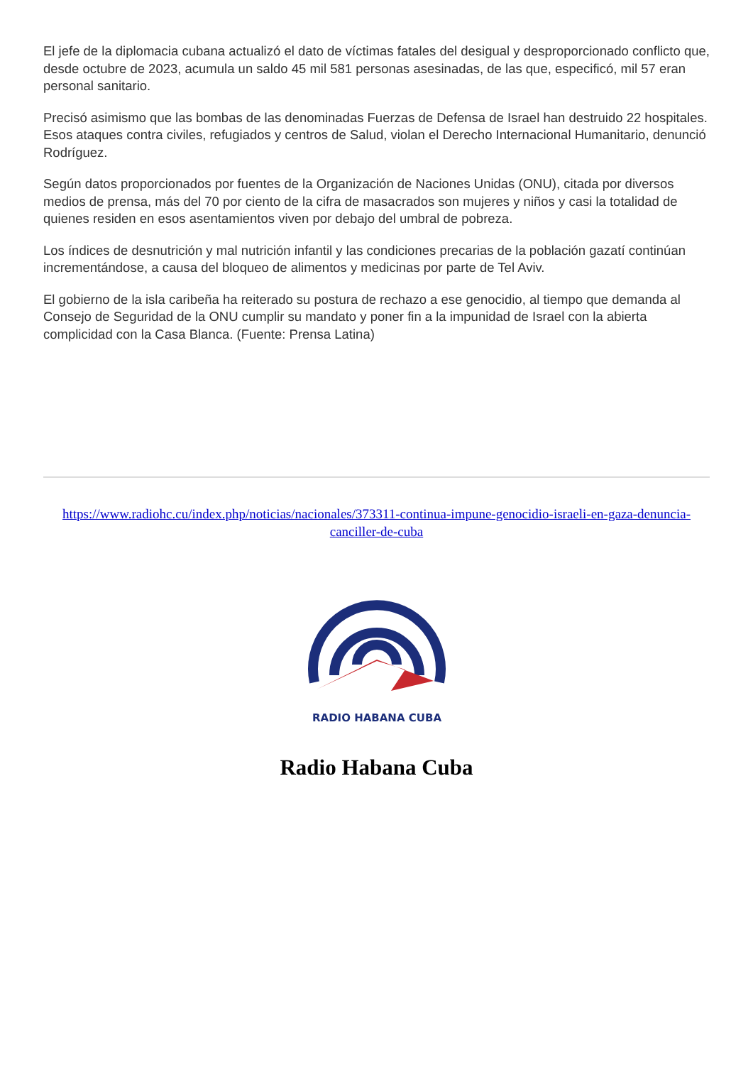El jefe de la diplomacia cubana actualizó el dato de víctimas fatales del desigual y desproporcionado conflicto que, desde octubre de 2023, acumula un saldo 45 mil 581 personas asesinadas, de las que, especificó, mil 57 eran personal sanitario.
Precisó asimismo que las bombas de las denominadas Fuerzas de Defensa de Israel han destruido 22 hospitales. Esos ataques contra civiles, refugiados y centros de Salud, violan el Derecho Internacional Humanitario, denunció Rodríguez.
Según datos proporcionados por fuentes de la Organización de Naciones Unidas (ONU), citada por diversos medios de prensa, más del 70 por ciento de la cifra de masacrados son mujeres y niños y casi la totalidad de quienes residen en esos asentamientos viven por debajo del umbral de pobreza.
Los índices de desnutrición y mal nutrición infantil y las condiciones precarias de la población gazatí continúan incrementándose, a causa del bloqueo de alimentos y medicinas por parte de Tel Aviv.
El gobierno de la isla caribeña ha reiterado su postura de rechazo a ese genocidio, al tiempo que demanda al Consejo de Seguridad de la ONU cumplir su mandato y poner fin a la impunidad de Israel con la abierta complicidad con la Casa Blanca. (Fuente: Prensa Latina)
https://www.radiohc.cu/index.php/noticias/nacionales/373311-continua-impune-genocidio-israeli-en-gaza-denuncia-canciller-de-cuba
RADIO HABANA CUBA
Radio Habana Cuba